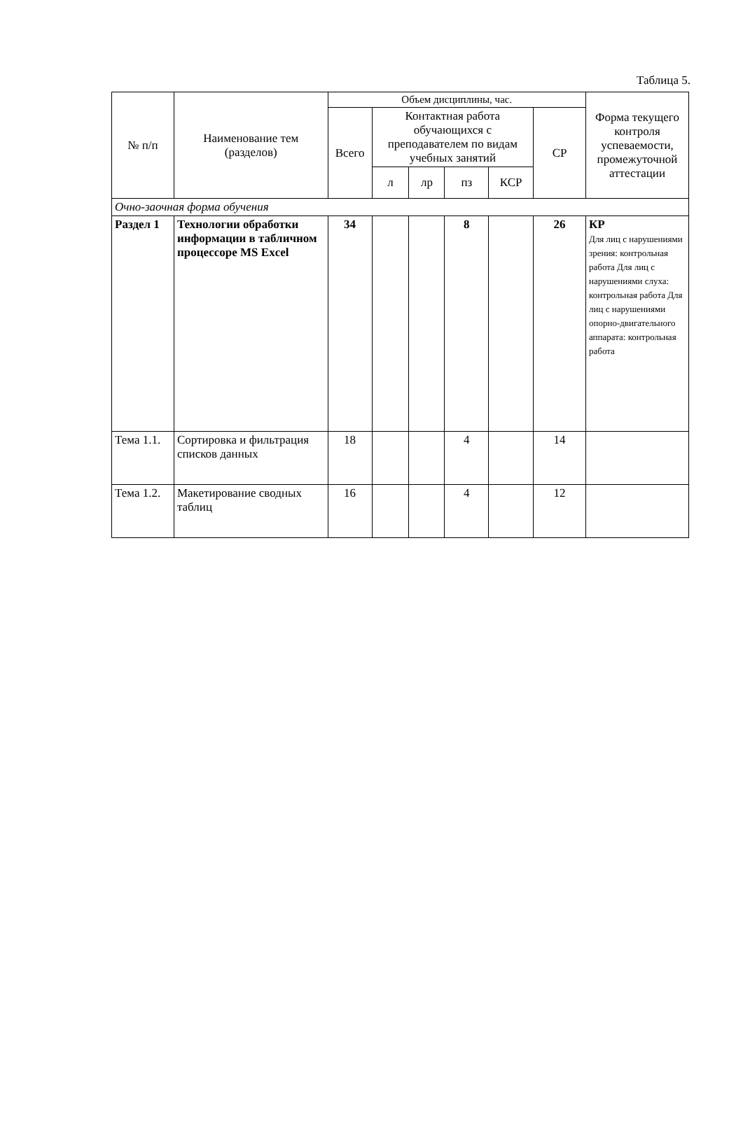Таблица 5.
| № п/п | Наименование тем (разделов) | Объем дисциплины, час. | | | | | | Форма текущего контроля успеваемости, промежуточной аттестации |
| --- | --- | --- | --- | --- | --- | --- | --- | --- |
| | | Всего | Контактная работа обучающихся с преподавателем по видам учебных занятий | | | | СР | |
| | | | л | лр | пз | КСР | | |
| Очно-заочная форма обучения | | | | | | | | |
| Раздел 1 | Технологии обработки информации в табличном процессоре MS Excel | 34 | | | 8 | | 26 | КР Для лиц с нарушениями зрения: контрольная работа Для лиц с нарушениями слуха: контрольная работа Для лиц с нарушениями опорно-двигательного аппарата: контрольная работа |
| Тема 1.1. | Сортировка и фильтрация списков данных | 18 | | | 4 | | 14 | |
| Тема 1.2. | Макетирование сводных таблиц | 16 | | | 4 | | 12 | |